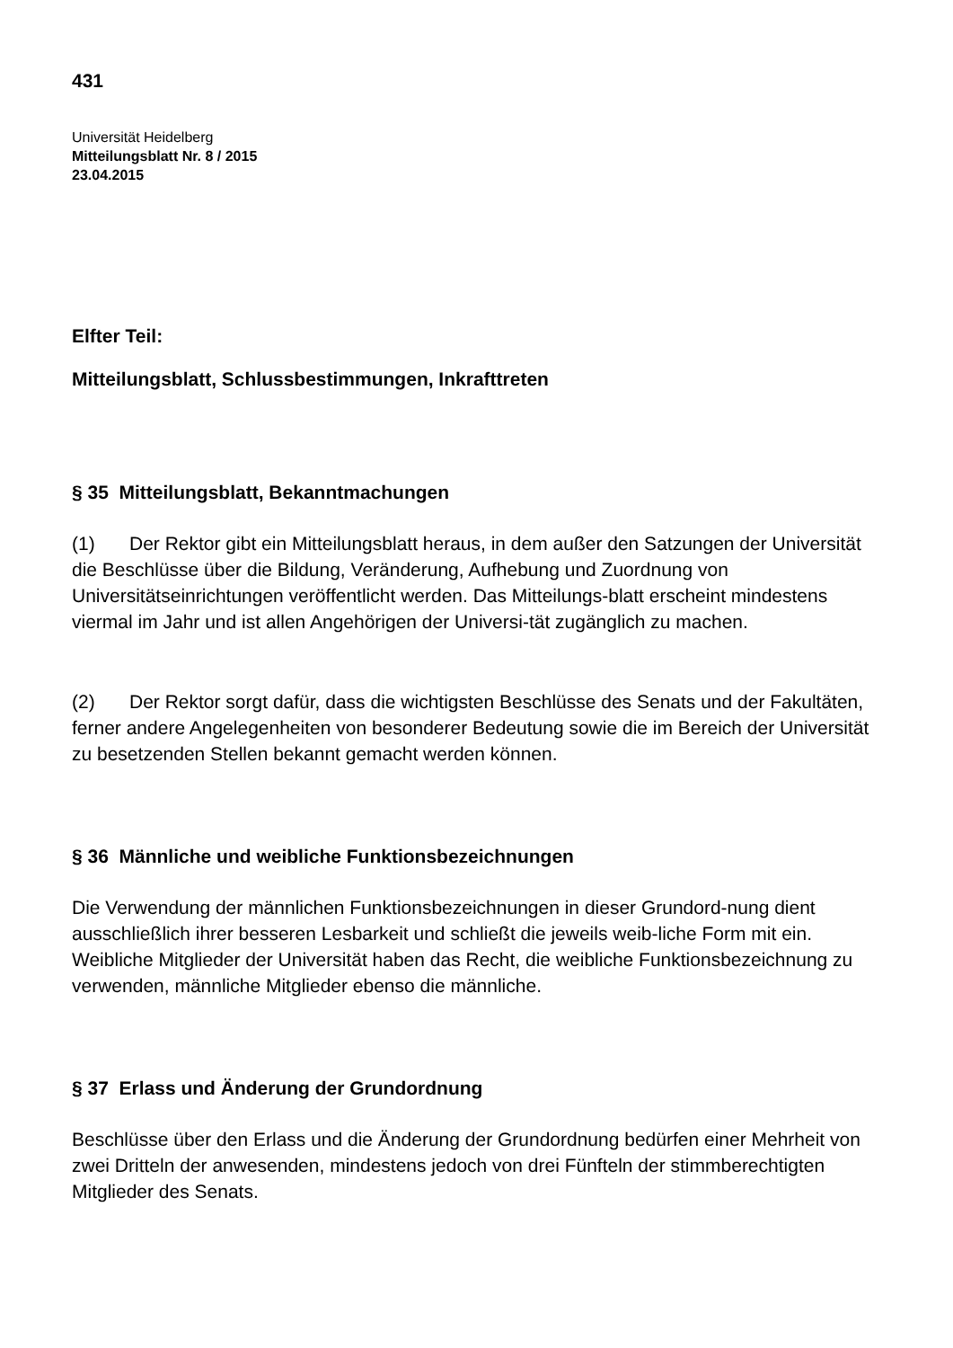431
Universität Heidelberg
Mitteilungsblatt Nr. 8 / 2015
23.04.2015
Elfter Teil:
Mitteilungsblatt, Schlussbestimmungen, Inkrafttreten
§ 35 Mitteilungsblatt, Bekanntmachungen
(1) Der Rektor gibt ein Mitteilungsblatt heraus, in dem außer den Satzungen der Universität die Beschlüsse über die Bildung, Veränderung, Aufhebung und Zuordnung von Universitätseinrichtungen veröffentlicht werden. Das Mitteilungs-blatt erscheint mindestens viermal im Jahr und ist allen Angehörigen der Universi-tät zugänglich zu machen.
(2) Der Rektor sorgt dafür, dass die wichtigsten Beschlüsse des Senats und der Fakultäten, ferner andere Angelegenheiten von besonderer Bedeutung sowie die im Bereich der Universität zu besetzenden Stellen bekannt gemacht werden können.
§ 36 Männliche und weibliche Funktionsbezeichnungen
Die Verwendung der männlichen Funktionsbezeichnungen in dieser Grundord-nung dient ausschließlich ihrer besseren Lesbarkeit und schließt die jeweils weib-liche Form mit ein. Weibliche Mitglieder der Universität haben das Recht, die weibliche Funktionsbezeichnung zu verwenden, männliche Mitglieder ebenso die männliche.
§ 37 Erlass und Änderung der Grundordnung
Beschlüsse über den Erlass und die Änderung der Grundordnung bedürfen einer Mehrheit von zwei Dritteln der anwesenden, mindestens jedoch von drei Fünfteln der stimmberechtigten Mitglieder des Senats.